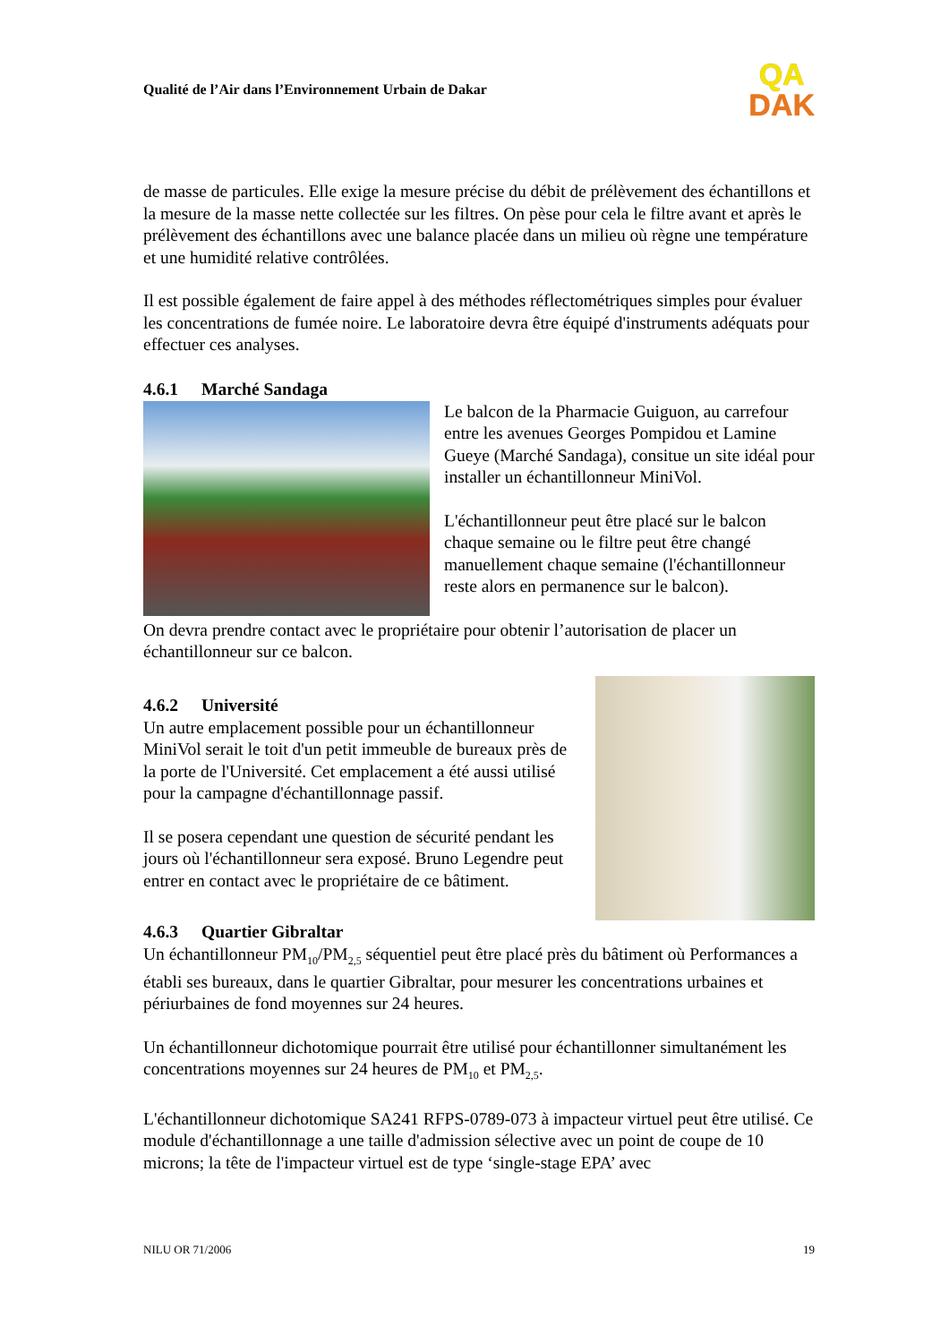Qualité de l’Air dans l’Environnement Urbain de Dakar
QA
DAK
de masse de particules. Elle exige la mesure précise du débit de prélèvement des échantillons et la mesure de la masse nette collectée sur les filtres. On pèse pour cela le filtre avant et après le prélèvement des échantillons avec une balance placée dans un milieu où règne une température et une humidité relative contrôlées.
Il est possible également de faire appel à des méthodes réflectométriques simples pour évaluer les concentrations de fumée noire. Le laboratoire devra être équipé d'instruments adéquats pour effectuer ces analyses.
4.6.1 Marché Sandaga
Le balcon de la Pharmacie Guiguon, au carrefour entre les avenues Georges Pompidou et Lamine Gueye (Marché Sandaga), consitue un site idéal pour installer un échantillonneur MiniVol.
L'échantillonneur peut être placé sur le balcon chaque semaine ou le filtre peut être changé manuellement chaque semaine (l'échantillonneur reste alors en permanence sur le balcon).
On devra prendre contact avec le propriétaire pour obtenir l’autorisation de placer un échantillonneur sur ce balcon.
4.6.2 Université
Un autre emplacement possible pour un échantillonneur MiniVol serait le toit d'un petit immeuble de bureaux près de la porte de l'Université. Cet emplacement a été aussi utilisé pour la campagne d'échantillonnage passif.
Il se posera cependant une question de sécurité pendant les jours où l'échantillonneur sera exposé. Bruno Legendre peut entrer en contact avec le propriétaire de ce bâtiment.
4.6.3 Quartier Gibraltar
Un échantillonneur PM<sub>10</sub>/PM<sub>2,5</sub> séquentiel peut être placé près du bâtiment où Performances a établi ses bureaux, dans le quartier Gibraltar, pour mesurer les concentrations urbaines et périurbaines de fond moyennes sur 24 heures.
Un échantillonneur dichotomique pourrait être utilisé pour échantillonner simultanément les concentrations moyennes sur 24 heures de PM<sub>10</sub> et PM<sub>2,5</sub>.
L'échantillonneur dichotomique SA241 RFPS-0789-073 à impacteur virtuel peut être utilisé. Ce module d'échantillonnage a une taille d'admission sélective avec un point de coupe de 10 microns; la tête de l'impacteur virtuel est de type ‘single-stage EPA’ avec
NILU OR 71/2006 19